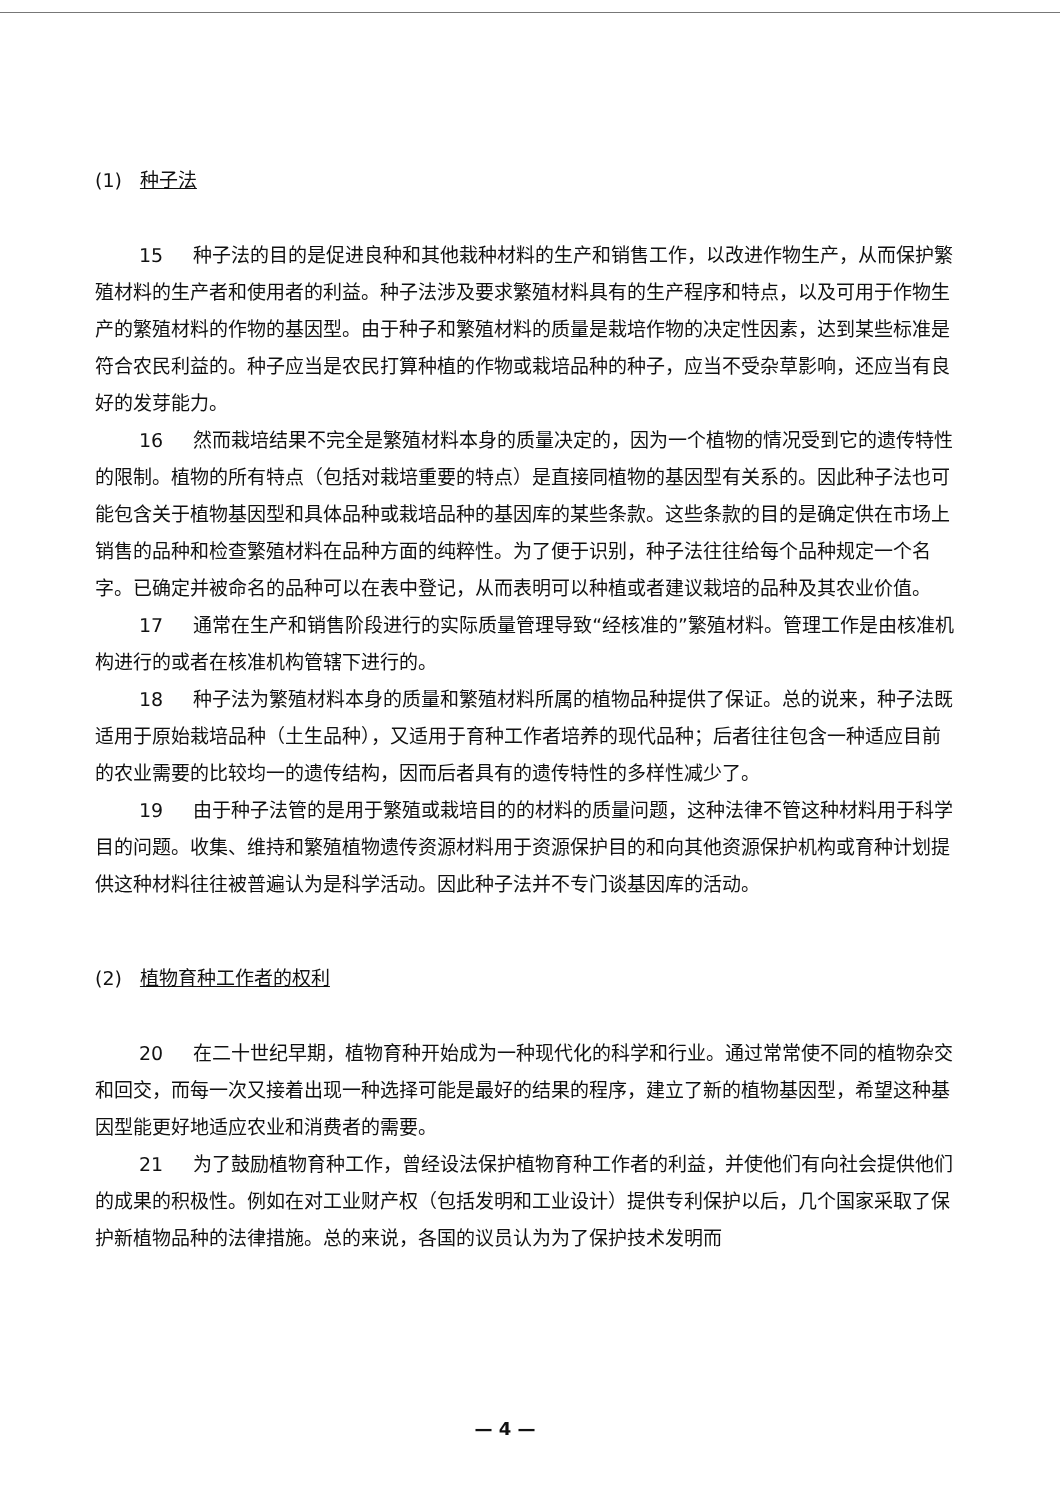(1) 种子法
15 种子法的目的是促进良种和其他栽种材料的生产和销售工作，以改进作物生产，从而保护繁殖材料的生产者和使用者的利益。种子法涉及要求繁殖材料具有的生产程序和特点，以及可用于作物生产的繁殖材料的作物的基因型。由于种子和繁殖材料的质量是栽培作物的决定性因素，达到某些标准是符合农民利益的。种子应当是农民打算种植的作物或栽培品种的种子，应当不受杂草影响，还应当有良好的发芽能力。
16 然而栽培结果不完全是繁殖材料本身的质量决定的，因为一个植物的情况受到它的遗传特性的限制。植物的所有特点（包括对栽培重要的特点）是直接同植物的基因型有关系的。因此种子法也可能包含关于植物基因型和具体品种或栽培品种的基因库的某些条款。这些条款的目的是确定供在市场上销售的品种和检查繁殖材料在品种方面的纯粹性。为了便于识别，种子法往往给每个品种规定一个名字。已确定并被命名的品种可以在表中登记，从而表明可以种植或者建议栽培的品种及其农业价值。
17 通常在生产和销售阶段进行的实际质量管理导致“经核准的”繁殖材料。管理工作是由核准机构进行的或者在核准机构管辖下进行的。
18 种子法为繁殖材料本身的质量和繁殖材料所属的植物品种提供了保证。总的说来，种子法既适用于原始栽培品种（土生品种），又适用于育种工作者培养的现代品种；后者往往包含一种适应目前的农业需要的比较均一的遗传结构，因而后者具有的遗传特性的多样性减少了。
19 由于种子法管的是用于繁殖或栽培目的的材料的质量问题，这种法律不管这种材料用于科学目的问题。收集、维持和繁殖植物遗传资源材料用于资源保护目的和向其他资源保护机构或育种计划提供这种材料往往被普遍认为是科学活动。因此种子法并不专门谈基因库的活动。
(2) 植物育种工作者的权利
20 在二十世纪早期，植物育种开始成为一种现代化的科学和行业。通过常常使不同的植物杂交和回交，而每一次又接着出现一种选择可能是最好的结果的程序，建立了新的植物基因型，希望这种基因型能更好地适应农业和消费者的需要。
21 为了鼓励植物育种工作，曾经设法保护植物育种工作者的利益，并使他们有向社会提供他们的成果的积极性。例如在对工业财产权（包括发明和工业设计）提供专利保护以后，几个国家采取了保护新植物品种的法律措施。总的来说，各国的议员认为为了保护技术发明而
— 4 —